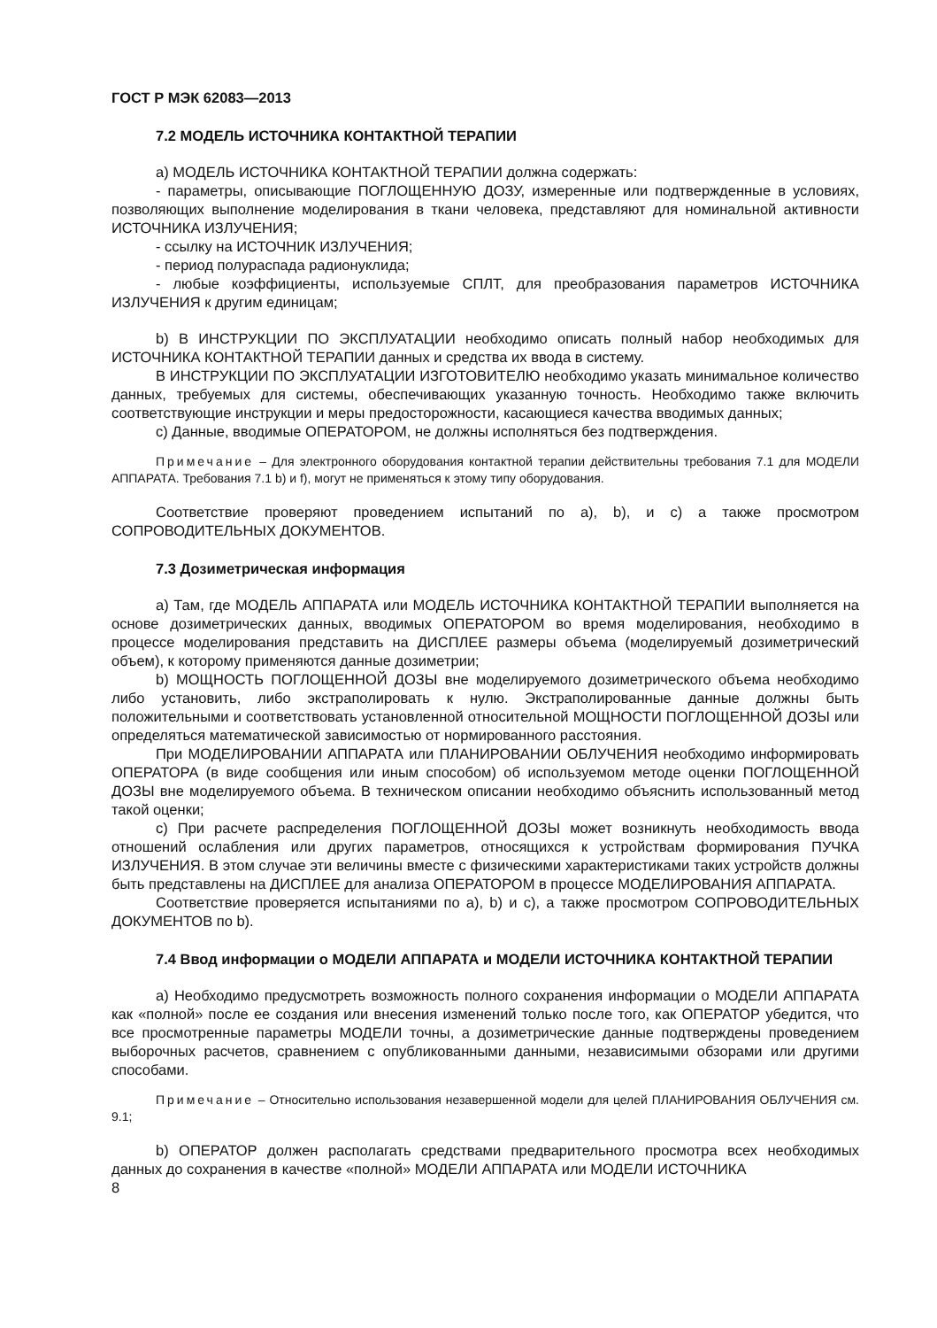ГОСТ Р МЭК 62083—2013
7.2 МОДЕЛЬ ИСТОЧНИКА КОНТАКТНОЙ ТЕРАПИИ
а) МОДЕЛЬ ИСТОЧНИКА КОНТАКТНОЙ ТЕРАПИИ должна содержать:
- параметры, описывающие ПОГЛОЩЕННУЮ ДОЗУ, измеренные или подтвержденные в условиях, позволяющих выполнение моделирования в ткани человека, представляют для номинальной активности ИСТОЧНИКА ИЗЛУЧЕНИЯ;
- ссылку на ИСТОЧНИК ИЗЛУЧЕНИЯ;
- период полураспада радионуклида;
- любые коэффициенты, используемые СПЛТ, для преобразования параметров ИСТОЧНИКА ИЗЛУЧЕНИЯ к другим единицам;
b) В ИНСТРУКЦИИ ПО ЭКСПЛУАТАЦИИ необходимо описать полный набор необходимых для ИСТОЧНИКА КОНТАКТНОЙ ТЕРАПИИ данных и средства их ввода в систему.
В ИНСТРУКЦИИ ПО ЭКСПЛУАТАЦИИ ИЗГОТОВИТЕЛЮ необходимо указать минимальное количество данных, требуемых для системы, обеспечивающих указанную точность. Необходимо также включить соответствующие инструкции и меры предосторожности, касающиеся качества вводимых данных;
с) Данные, вводимые ОПЕРАТОРОМ, не должны исполняться без подтверждения.
Примечание – Для электронного оборудования контактной терапии действительны требования 7.1 для МОДЕЛИ АППАРАТА. Требования 7.1 b) и f), могут не применяться к этому типу оборудования.
Соответствие проверяют проведением испытаний по а), b), и с) а также просмотром СОПРОВОДИТЕЛЬНЫХ ДОКУМЕНТОВ.
7.3 Дозиметрическая информация
а) Там, где МОДЕЛЬ АППАРАТА или МОДЕЛЬ ИСТОЧНИКА КОНТАКТНОЙ ТЕРАПИИ выполняется на основе дозиметрических данных, вводимых ОПЕРАТОРОМ во время моделирования, необходимо в процессе моделирования представить на ДИСПЛЕЕ размеры объема (моделируемый дозиметрический объем), к которому применяются данные дозиметрии;
b) МОЩНОСТЬ ПОГЛОЩЕННОЙ ДОЗЫ вне моделируемого дозиметрического объема необходимо либо установить, либо экстраполировать к нулю. Экстраполированные данные должны быть положительными и соответствовать установленной относительной МОЩНОСТИ ПОГЛОЩЕННОЙ ДОЗЫ или определяться математической зависимостью от нормированного расстояния.
При МОДЕЛИРОВАНИИ АППАРАТА или ПЛАНИРОВАНИИ ОБЛУЧЕНИЯ необходимо информировать ОПЕРАТОРА (в виде сообщения или иным способом) об используемом методе оценки ПОГЛОЩЕННОЙ ДОЗЫ вне моделируемого объема. В техническом описании необходимо объяснить использованный метод такой оценки;
с) При расчете распределения ПОГЛОЩЕННОЙ ДОЗЫ может возникнуть необходимость ввода отношений ослабления или других параметров, относящихся к устройствам формирования ПУЧКА ИЗЛУЧЕНИЯ. В этом случае эти величины вместе с физическими характеристиками таких устройств должны быть представлены на ДИСПЛЕЕ для анализа ОПЕРАТОРОМ в процессе МОДЕЛИРОВАНИЯ АППАРАТА.
Соответствие проверяется испытаниями по а), b) и с), а также просмотром СОПРОВОДИТЕЛЬНЫХ ДОКУМЕНТОВ по b).
7.4 Ввод информации о МОДЕЛИ АППАРАТА и МОДЕЛИ ИСТОЧНИКА КОНТАКТНОЙ ТЕРАПИИ
а) Необходимо предусмотреть возможность полного сохранения информации о МОДЕЛИ АППАРАТА как «полной» после ее создания или внесения изменений только после того, как ОПЕРАТОР убедится, что все просмотренные параметры МОДЕЛИ точны, а дозиметрические данные подтверждены проведением выборочных расчетов, сравнением с опубликованными данными, независимыми обзорами или другими способами.
Примечание – Относительно использования незавершенной модели для целей ПЛАНИРОВАНИЯ ОБЛУЧЕНИЯ см. 9.1;
b) ОПЕРАТОР должен располагать средствами предварительного просмотра всех необходимых данных до сохранения в качестве «полной» МОДЕЛИ АППАРАТА или МОДЕЛИ ИСТОЧНИКА
8